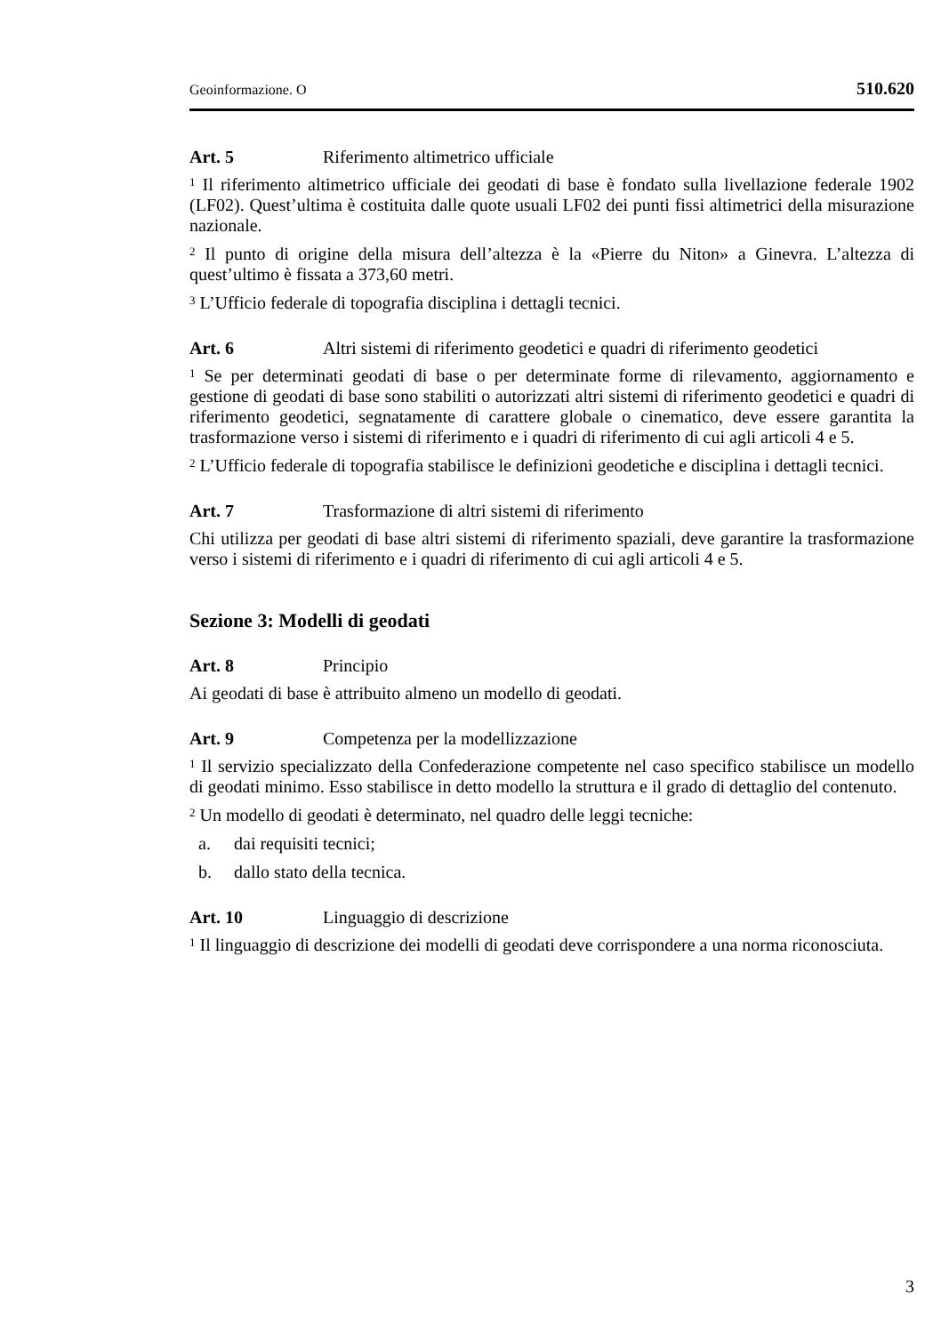Geoinformazione. O 510.620
Art. 5 Riferimento altimetrico ufficiale
<sup>1</sup> Il riferimento altimetrico ufficiale dei geodati di base è fondato sulla livellazione federale 1902 (LF02). Quest’ultima è costituita dalle quote usuali LF02 dei punti fissi altimetrici della misurazione nazionale.
<sup>2</sup> Il punto di origine della misura dell’altezza è la «Pierre du Niton» a Ginevra. L’altezza di quest’ultimo è fissata a 373,60 metri.
<sup>3</sup> L’Ufficio federale di topografia disciplina i dettagli tecnici.
Art. 6 Altri sistemi di riferimento geodetici e quadri di riferimento geodetici
<sup>1</sup> Se per determinati geodati di base o per determinate forme di rilevamento, aggiornamento e gestione di geodati di base sono stabiliti o autorizzati altri sistemi di riferimento geodetici e quadri di riferimento geodetici, segnatamente di carattere globale o cinematico, deve essere garantita la trasformazione verso i sistemi di riferimento e i quadri di riferimento di cui agli articoli 4 e 5.
<sup>2</sup> L’Ufficio federale di topografia stabilisce le definizioni geodetiche e disciplina i dettagli tecnici.
Art. 7 Trasformazione di altri sistemi di riferimento
Chi utilizza per geodati di base altri sistemi di riferimento spaziali, deve garantire la trasformazione verso i sistemi di riferimento e i quadri di riferimento di cui agli articoli 4 e 5.
Sezione 3: Modelli di geodati
Art. 8 Principio
Ai geodati di base è attribuito almeno un modello di geodati.
Art. 9 Competenza per la modellizzazione
<sup>1</sup> Il servizio specializzato della Confederazione competente nel caso specifico stabilisce un modello di geodati minimo. Esso stabilisce in detto modello la struttura e il grado di dettaglio del contenuto.
<sup>2</sup> Un modello di geodati è determinato, nel quadro delle leggi tecniche:
a. dai requisiti tecnici;
b. dallo stato della tecnica.
Art. 10 Linguaggio di descrizione
<sup>1</sup> Il linguaggio di descrizione dei modelli di geodati deve corrispondere a una norma riconosciuta.
3